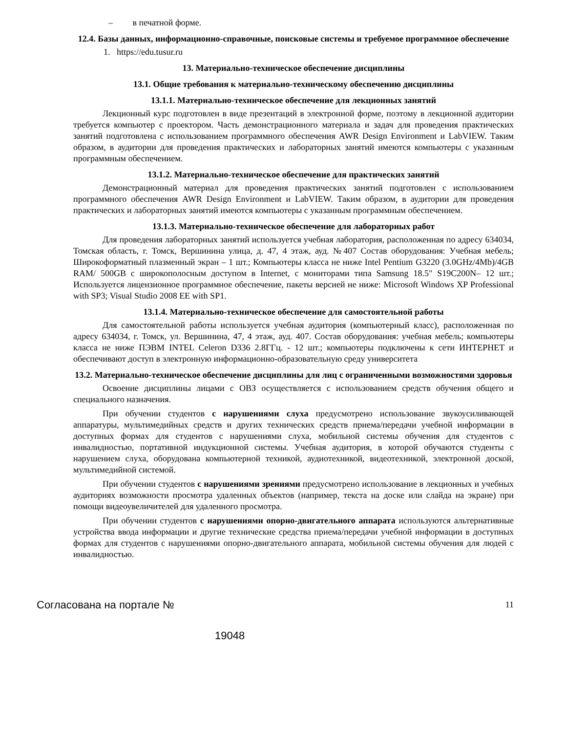– в печатной форме.
12.4. Базы данных, информационно-справочные, поисковые системы и требуемое программное обеспечение
1. https://edu.tusur.ru
13. Материально-техническое обеспечение дисциплины
13.1. Общие требования к материально-техническому обеспечению дисциплины
13.1.1. Материально-техническое обеспечение для лекционных занятий
Лекционный курс подготовлен в виде презентаций в электронной форме, поэтому в лекционной аудитории требуется компьютер с проектором. Часть демонстрационного материала и задач для проведения практических занятий подготовлена с использованием программного обеспечения AWR Design Environment и LabVIEW. Таким образом, в аудитории для проведения практических и лабораторных занятий имеются компьютеры с указанным программным обеспечением.
13.1.2. Материально-техническое обеспечение для практических занятий
Демонстрационный материал для проведения практических занятий подготовлен с использованием программного обеспечения AWR Design Environment и LabVIEW. Таким образом, в аудитории для проведения практических и лабораторных занятий имеются компьютеры с указанным программным обеспечением.
13.1.3. Материально-техническое обеспечение для лабораторных работ
Для проведения лабораторных занятий используется учебная лаборатория, расположенная по адресу 634034, Томская область, г. Томск, Вершинина улица, д. 47, 4 этаж, ауд. №407 Состав оборудования: Учебная мебель; Широкоформатный плазменный экран – 1 шт.; Компьютеры класса не ниже Intel Pentium G3220 (3.0GHz/4Mb)/4GB RAM/ 500GB с широкополосным доступом в Internet, с мониторами типа Samsung 18.5" S19C200N– 12 шт.; Используется лицензионное программное обеспечение, пакеты версией не ниже: Microsoft Windows XP Professional with SP3; Visual Studio 2008 EE with SP1.
13.1.4. Материально-техническое обеспечение для самостоятельной работы
Для самостоятельной работы используется учебная аудитория (компьютерный класс), расположенная по адресу 634034, г. Томск, ул. Вершинина, 47, 4 этаж, ауд. 407. Состав оборудования: учебная мебель; компьютеры класса не ниже ПЭВМ INTEL Celeron D336 2.8ГГц. - 12 шт.; компьютеры подключены к сети ИНТЕРНЕТ и обеспечивают доступ в электронную информационно-образовательную среду университета
13.2. Материально-техническое обеспечение дисциплины для лиц с ограниченными возможностями здоровья
Освоение дисциплины лицами с ОВЗ осуществляется с использованием средств обучения общего и специального назначения.
При обучении студентов с нарушениями слуха предусмотрено использование звукоусиливающей аппаратуры, мультимедийных средств и других технических средств приема/передачи учебной информации в доступных формах для студентов с нарушениями слуха, мобильной системы обучения для студентов с инвалидностью, портативной индукционной системы. Учебная аудитория, в которой обучаются студенты с нарушением слуха, оборудована компьютерной техникой, аудиотехникой, видеотехникой, электронной доской, мультимедийной системой.
При обучении студентов с нарушениями зрениями предусмотрено использование в лекционных и учебных аудиториях возможности просмотра удаленных объектов (например, текста на доске или слайда на экране) при помощи видеоувеличителей для удаленного просмотра.
При обучении студентов с нарушениями опорно-двигательного аппарата используются альтернативные устройства ввода информации и другие технические средства приема/передачи учебной информации в доступных формах для студентов с нарушениями опорно-двигательного аппарата, мобильной системы обучения для людей с инвалидностью.
Согласована на портале № 11
19048